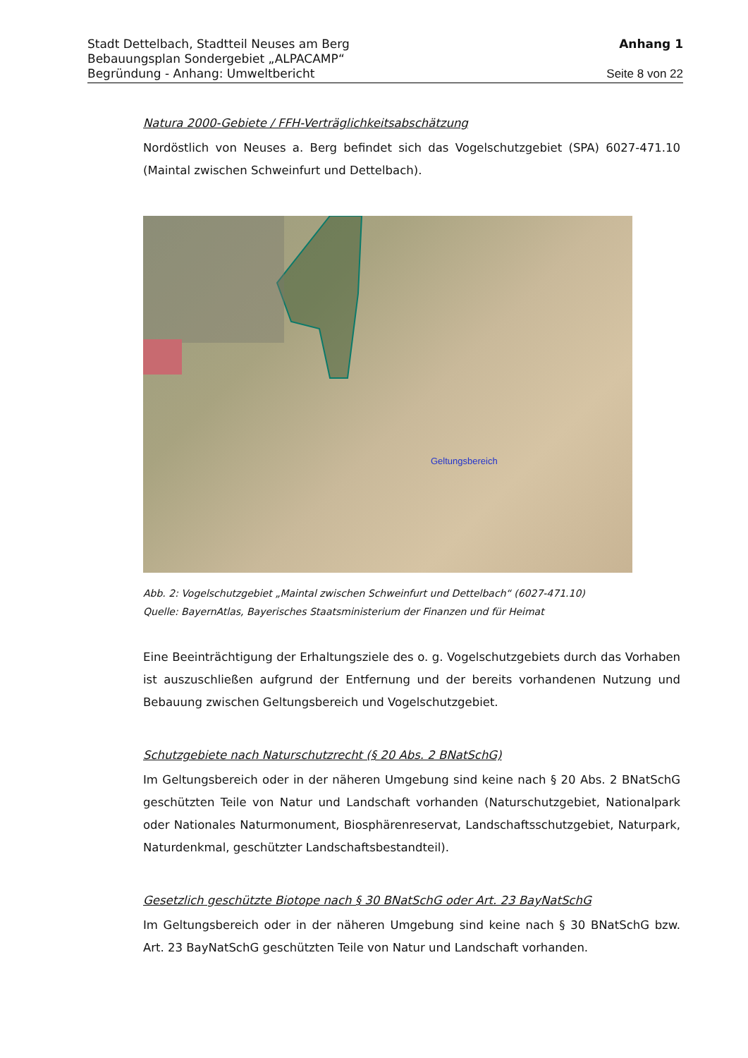Stadt Dettelbach, Stadtteil Neuses am Berg Anhang 1
Bebauungsplan Sondergebiet „ALPACAMP“
Begründung - Anhang: Umweltbericht Seite 8 von 22
Natura 2000-Gebiete / FFH-Verträglichkeitsabschätzung
Nordöstlich von Neuses a. Berg befindet sich das Vogelschutzgebiet (SPA) 6027-471.10 (Maintal zwischen Schweinfurt und Dettelbach).
Geltungsbereich
Abb. 2: Vogelschutzgebiet „Maintal zwischen Schweinfurt und Dettelbach“ (6027-471.10)
Quelle: BayernAtlas, Bayerisches Staatsministerium der Finanzen und für Heimat
Eine Beeinträchtigung der Erhaltungsziele des o. g. Vogelschutzgebiets durch das Vorhaben ist auszuschließen aufgrund der Entfernung und der bereits vorhandenen Nutzung und Bebauung zwischen Geltungsbereich und Vogelschutzgebiet.
Schutzgebiete nach Naturschutzrecht (§ 20 Abs. 2 BNatSchG)
Im Geltungsbereich oder in der näheren Umgebung sind keine nach § 20 Abs. 2 BNatSchG geschützten Teile von Natur und Landschaft vorhanden (Naturschutzgebiet, Nationalpark oder Nationales Naturmonument, Biosphärenreservat, Landschaftsschutzgebiet, Naturpark, Naturdenkmal, geschützter Landschaftsbestandteil).
Gesetzlich geschützte Biotope nach § 30 BNatSchG oder Art. 23 BayNatSchG
Im Geltungsbereich oder in der näheren Umgebung sind keine nach § 30 BNatSchG bzw. Art. 23 BayNatSchG geschützten Teile von Natur und Landschaft vorhanden.